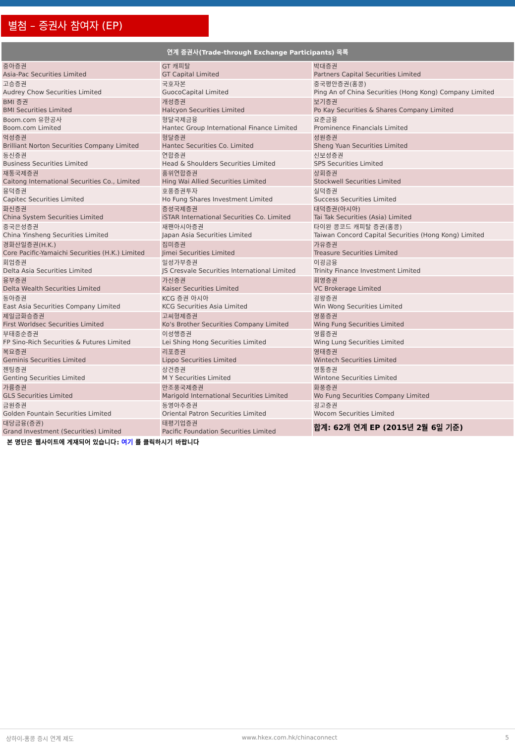별첨 – 증권사 참여자 (EP)
| 연계 증권사(Trade-through Exchange Participants) 목록 | | |
| --- | --- | --- |
| 중아증권 Asia-Pac Securities Limited | GT 캐피탈 GT Capital Limited | 박대증권 Partners Capital Securities Limited |
| 고승증권 Audrey Chow Securities Limited | 국호자본 GuocoCapital Limited | 중국평안증권(홍콩) Ping An of China Securities (Hong Kong) Company Limited |
| BMI 증권 BMI Securities Limited | 개성증권 Halcyon Securities Limited | 보기증권 Po Kay Securities & Shares Company Limited |
| Boom.com 유한공사 Boom.com Limited | 형달국제금융 Hantec Group International Finance Limited | 요준금융 Prominence Financials Limited |
| 억성증권 Brilliant Norton Securities Company Limited | 형달증권 Hantec Securities Co. Limited | 성원증권 Sheng Yuan Securities Limited |
| 동신증권 Business Securities Limited | 연합증권 Head & Shoulders Securities Limited | 신보성증권 SPS Securities Limited |
| 재통국제증권 Caitong International Securities Co., Limited | 흥위연합증권 Hing Wai Allied Securities Limited | 상회증권 Stockwell Securities Limited |
| 융덕증권 Capitec Securities Limited | 호풍증권투자 Ho Fung Shares Investment Limited | 실덕증권 Success Securities Limited |
| 화신증권 China System Securities Limited | 증성국제증권 iSTAR International Securities Co. Limited | 대덕증권(아시아) Tai Tak Securities (Asia) Limited |
| 중국은성증권 China Yinsheng Securities Limited | 재팬아시아증권 Japan Asia Securities Limited | 타이완 콩코드 캐피탈 증권(홍콩) Taiwan Concord Capital Securities (Hong Kong) Limited |
| 경화산일증권(H.K.) Core Pacific-Yamaichi Securities (H.K.) Limited | 집미증권 Jimei Securities Limited | 가유증권 Treasure Securities Limited |
| 회업증권 Delta Asia Securities Limited | 일성가부증권 JS Cresvale Securities International Limited | 이굉금융 Trinity Finance Investment Limited |
| 융부증권 Delta Wealth Securities Limited | 가신증권 Kaiser Securities Limited | 회영증권 VC Brokerage Limited |
| 동아증권 East Asia Securities Company Limited | KCG 증권 아시아 KCG Securities Asia Limited | 굉왕증권 Win Wong Securities Limited |
| 제일금화승증권 First Worldsec Securities Limited | 고씨형제증권 Ko's Brother Securities Company Limited | 영풍증권 Wing Fung Securities Limited |
| 부태중순증권 FP Sino-Rich Securities & Futures Limited | 이성행증권 Lei Shing Hong Securities Limited | 영륭증권 Wing Lung Securities Limited |
| 복요증권 Geminis Securities Limited | 리포증권 Lippo Securities Limited | 영태증권 Wintech Securities Limited |
| 젠팅증권 Genting Securities Limited | 상건증권 M Y Securities Limited | 영통증권 Wintone Securities Limited |
| 가륭증권 GLS Securities Limited | 만조풍국제증권 Marigold International Securities Limited | 화풍증권 Wo Fung Securities Company Limited |
| 금원증권 Golden Fountain Securities Limited | 동영아주증권 Oriental Patron Securities Limited | 굉고증권 Wocom Securities Limited |
| 대당금융(증권) Grand Investment (Securities) Limited | 태평기업증권 Pacific Foundation Securities Limited | 합계: 62개 연계 EP (2015년 2월 6일 기준) |
본 명단은 웹사이트에 게재되어 있습니다: 여기 를 클릭하시기 바랍니다
상하이-홍콩 증시 연계 제도 www.hkex.com.hk/chinaconnect 5